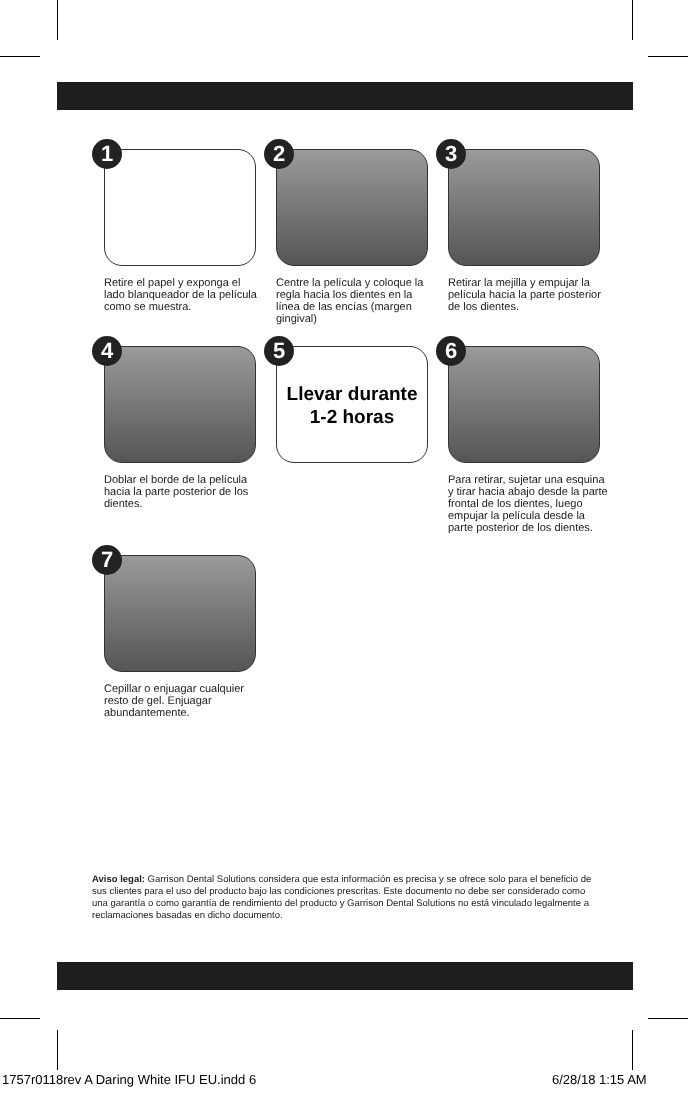1
Retire el papel y exponga el lado blanqueador de la película como se muestra.
2
Centre la película y coloque la regla hacia los dientes en la línea de las encías (margen gingival)
3
Retirar la mejilla y empujar la película hacia la parte posterior de los dientes.
4
Doblar el borde de la película hacia la parte posterior de los dientes.
5
Llevar durante
1-2 horas
6
Para retirar, sujetar una esquina y tirar hacia abajo desde la parte frontal de los dientes, luego empujar la película desde la parte posterior de los dientes.
7
Cepillar o enjuagar cualquier resto de gel. Enjuagar abundantemente.
Aviso legal: Garrison Dental Solutions considera que esta información es precisa y se ofrece solo para el beneficio de sus clientes para el uso del producto bajo las condiciones prescritas. Este documento no debe ser considerado como una garantía o como garantía de rendimiento del producto y Garrison Dental Solutions no está vinculado legalmente a reclamaciones basadas en dicho documento.
1757r0118rev A Daring White IFU EU.indd 6
6/28/18 1:15 AM